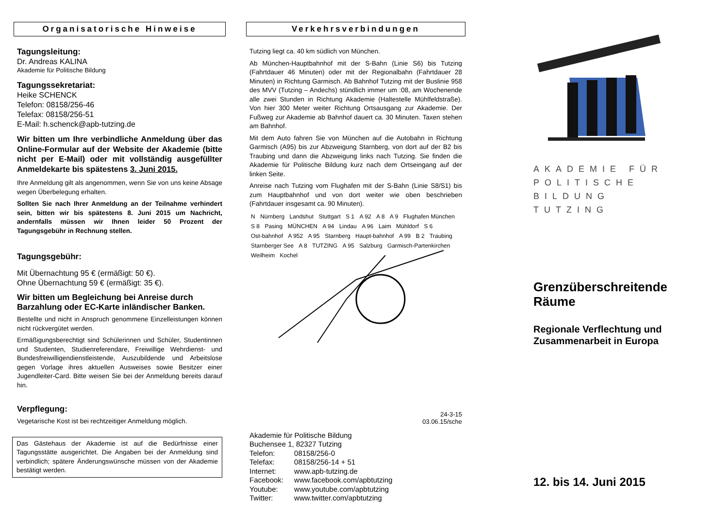Organisatorische Hinweise
Tagungsleitung:
Dr. Andreas KALINA
Akademie für Politische Bildung
Tagungssekretariat:
Heike SCHENCK
Telefon: 08158/256-46
Telefax: 08158/256-51
E-Mail: h.schenck@apb-tutzing.de
Wir bitten um Ihre verbindliche Anmeldung über das Online-Formular auf der Website der Akademie (bitte nicht per E-Mail) oder mit vollständig ausgefüllter Anmeldekarte bis spätestens 3. Juni 2015.
Ihre Anmeldung gilt als angenommen, wenn Sie von uns keine Absage wegen Überbelegung erhalten.
Sollten Sie nach Ihrer Anmeldung an der Teilnahme verhindert sein, bitten wir bis spätestens 8. Juni 2015 um Nachricht, andernfalls müssen wir Ihnen leider 50 Prozent der Tagungsgebühr in Rechnung stellen.
Tagungsgebühr:
Mit Übernachtung 95 € (ermäßigt: 50 €).
Ohne Übernachtung 59 € (ermäßigt: 35 €).
Wir bitten um Begleichung bei Anreise durch Barzahlung oder EC-Karte inländischer Banken.
Bestellte und nicht in Anspruch genommene Einzelleistungen können nicht rückvergütet werden.
Ermäßigungsberechtigt sind Schülerinnen und Schüler, Studentinnen und Studenten, Studienreferendare, Freiwillige Wehrdienst- und Bundesfreiwilligendienstleistende, Auszubildende und Arbeitslose gegen Vorlage ihres aktuellen Ausweises sowie Besitzer einer Jugendleiter-Card. Bitte weisen Sie bei der Anmeldung bereits darauf hin.
Verpflegung:
Vegetarische Kost ist bei rechtzeitiger Anmeldung möglich.
Das Gästehaus der Akademie ist auf die Bedürfnisse einer Tagungsstätte ausgerichtet. Die Angaben bei der Anmeldung sind verbindlich; spätere Änderungswünsche müssen von der Akademie bestätigt werden.
Verkehrsverbindungen
Tutzing liegt ca. 40 km südlich von München.
Ab München-Hauptbahnhof mit der S-Bahn (Linie S6) bis Tutzing (Fahrtdauer 46 Minuten) oder mit der Regionalbahn (Fahrtdauer 28 Minuten) in Richtung Garmisch. Ab Bahnhof Tutzing mit der Buslinie 958 des MVV (Tutzing – Andechs) stündlich immer um :08, am Wochenende alle zwei Stunden in Richtung Akademie (Haltestelle Mühlfeldstraße). Von hier 300 Meter weiter Richtung Ortsausgang zur Akademie. Der Fußweg zur Akademie ab Bahnhof dauert ca. 30 Minuten. Taxen stehen am Bahnhof.
Mit dem Auto fahren Sie von München auf die Autobahn in Richtung Garmisch (A95) bis zur Abzweigung Starnberg, von dort auf der B2 bis Traubing und dann die Abzweigung links nach Tutzing. Sie finden die Akademie für Politische Bildung kurz nach dem Ortseingang auf der linken Seite.
Anreise nach Tutzing vom Flughafen mit der S-Bahn (Linie S8/S1) bis zum Hauptbahnhof und von dort weiter wie oben beschrieben (Fahrtdauer insgesamt ca. 90 Minuten).
N Nürnberg Landshut Stuttgart S 1 A 92 A 8 A 9 Flughafen München S 8 Pasing MÜNCHEN A 94 Lindau A 96 Laim Mühldorf S 6 Ost-bahnhof A 952 A 95 Starnberg Haupt-bahnhof A 99 B 2 Traubing Starnberger See A 8 TUTZING A 95 Salzburg Garmisch-Partenkirchen Weilheim Kochel
24-3-15
03.06.15/sche
Akademie für Politische Bildung
Buchensee 1, 82327 Tutzing
| Telefon: | 08158/256-0 |
| Telefax: | 08158/256-14 + 51 |
| Internet: | www.apb-tutzing.de |
| Facebook: | www.facebook.com/apbtutzing |
| Youtube: | www.youtube.com/apbtutzing |
| Twitter: | www.twitter.com/apbtutzing |
AKADEMIE FÜR
POLITISCHE
BILDUNG TUTZING
Grenzüberschreitende Räume
Regionale Verflechtung und Zusammenarbeit in Europa
12. bis 14. Juni 2015